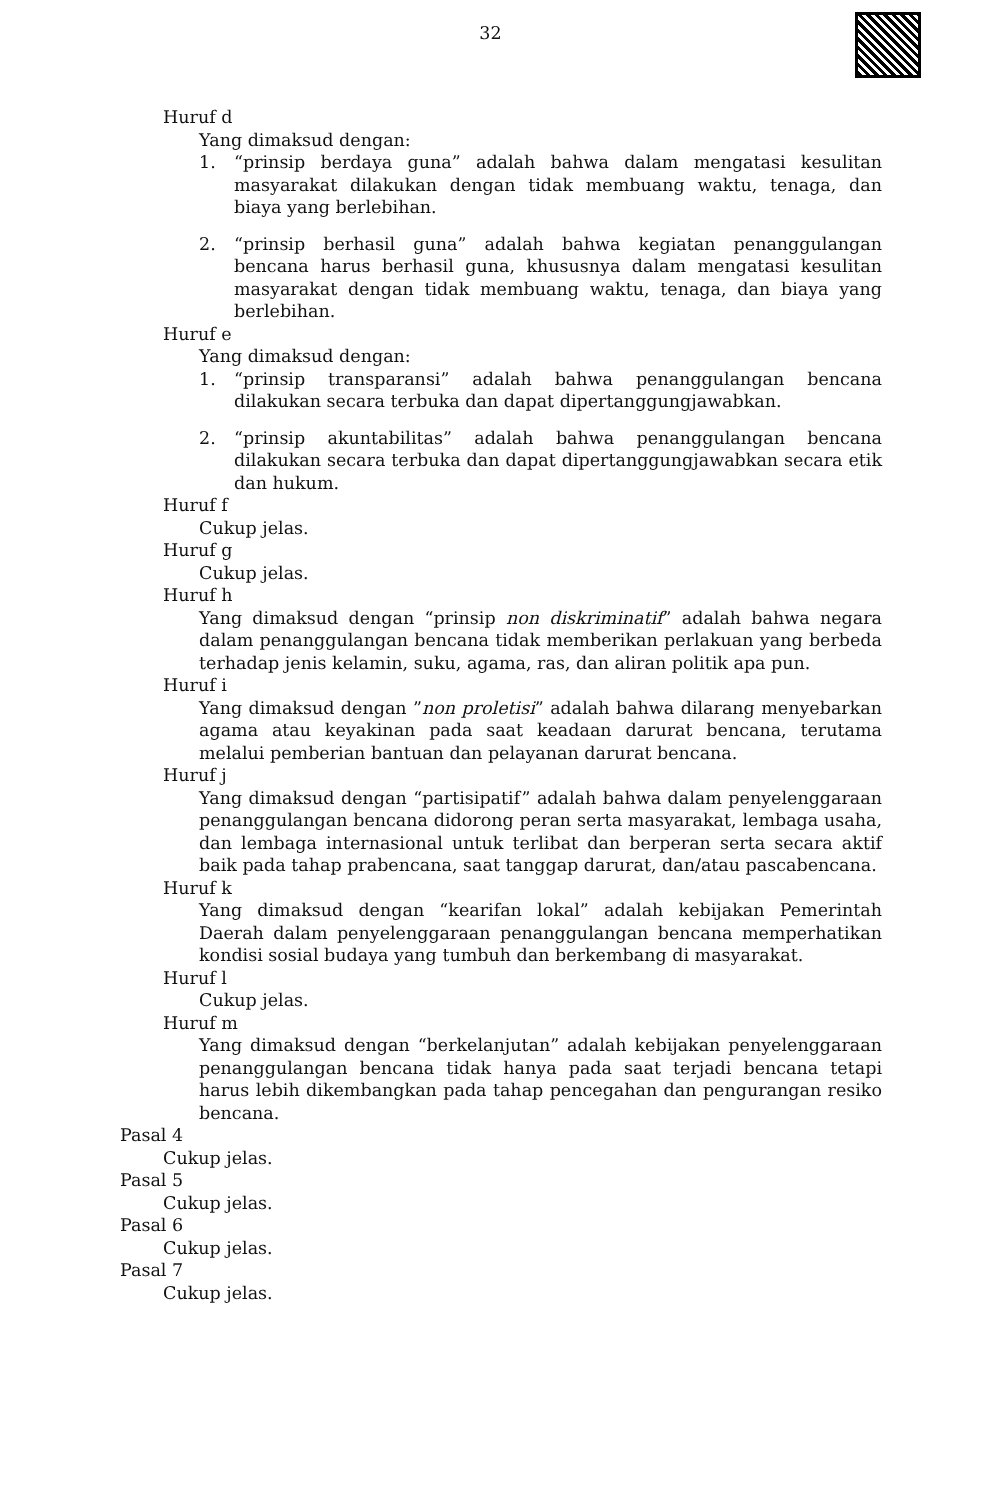32
Huruf d
Yang dimaksud dengan:
1. “prinsip berdaya guna” adalah bahwa dalam mengatasi kesulitan masyarakat dilakukan dengan tidak membuang waktu, tenaga, dan biaya yang berlebihan.
2. “prinsip berhasil guna” adalah bahwa kegiatan penanggulangan bencana harus berhasil guna, khususnya dalam mengatasi kesulitan masyarakat dengan tidak membuang waktu, tenaga, dan biaya yang berlebihan.
Huruf e
Yang dimaksud dengan:
1. “prinsip transparansi” adalah bahwa penanggulangan bencana dilakukan secara terbuka dan dapat dipertanggungjawabkan.
2. “prinsip akuntabilitas” adalah bahwa penanggulangan bencana dilakukan secara terbuka dan dapat dipertanggungjawabkan secara etik dan hukum.
Huruf f
Cukup jelas.
Huruf g
Cukup jelas.
Huruf h
Yang dimaksud dengan “prinsip non diskriminatif” adalah bahwa negara dalam penanggulangan bencana tidak memberikan perlakuan yang berbeda terhadap jenis kelamin, suku, agama, ras, dan aliran politik apa pun.
Huruf i
Yang dimaksud dengan ”non proletisi” adalah bahwa dilarang menyebarkan agama atau keyakinan pada saat keadaan darurat bencana, terutama melalui pemberian bantuan dan pelayanan darurat bencana.
Huruf j
Yang dimaksud dengan “partisipatif” adalah bahwa dalam penyelenggaraan penanggulangan bencana didorong peran serta masyarakat, lembaga usaha, dan lembaga internasional untuk terlibat dan berperan serta secara aktif baik pada tahap prabencana, saat tanggap darurat, dan/atau pascabencana.
Huruf k
Yang dimaksud dengan “kearifan lokal” adalah kebijakan Pemerintah Daerah dalam penyelenggaraan penanggulangan bencana memperhatikan kondisi sosial budaya yang tumbuh dan berkembang di masyarakat.
Huruf l
Cukup jelas.
Huruf m
Yang dimaksud dengan “berkelanjutan” adalah kebijakan penyelenggaraan penanggulangan bencana tidak hanya pada saat terjadi bencana tetapi harus lebih dikembangkan pada tahap pencegahan dan pengurangan resiko bencana.
Pasal 4
Cukup jelas.
Pasal 5
Cukup jelas.
Pasal 6
Cukup jelas.
Pasal 7
Cukup jelas.